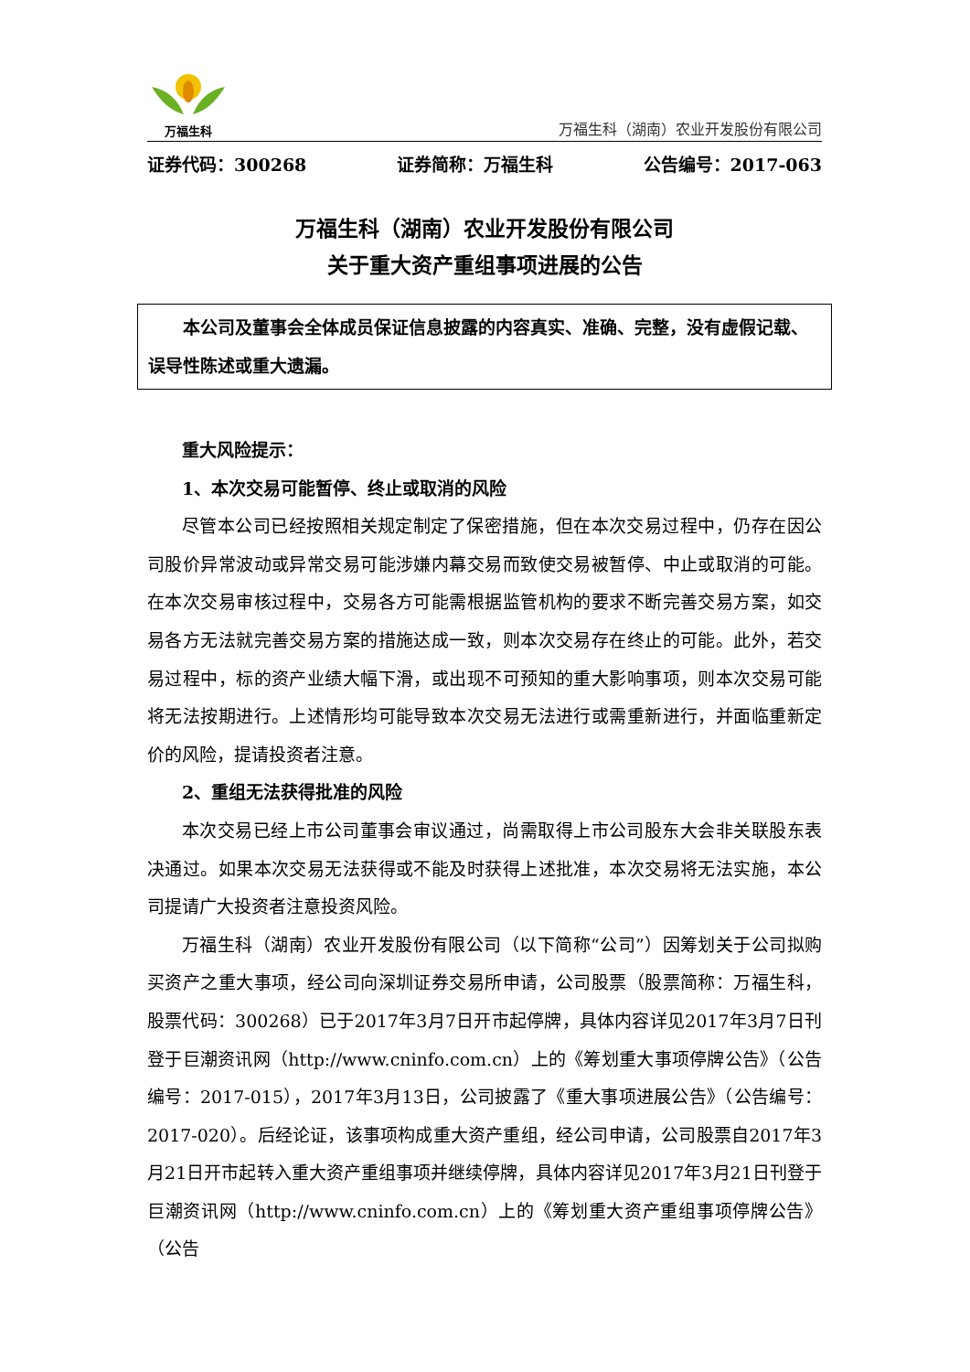万福生科
万福生科（湖南）农业开发股份有限公司
证券代码：300268 证券简称：万福生科 公告编号：2017-063
万福生科（湖南）农业开发股份有限公司
关于重大资产重组事项进展的公告
　　本公司及董事会全体成员保证信息披露的内容真实、准确、完整，没有虚假记载、误导性陈述或重大遗漏。
重大风险提示：
1、本次交易可能暂停、终止或取消的风险
尽管本公司已经按照相关规定制定了保密措施，但在本次交易过程中，仍存在因公司股价异常波动或异常交易可能涉嫌内幕交易而致使交易被暂停、中止或取消的可能。在本次交易审核过程中，交易各方可能需根据监管机构的要求不断完善交易方案，如交易各方无法就完善交易方案的措施达成一致，则本次交易存在终止的可能。此外，若交易过程中，标的资产业绩大幅下滑，或出现不可预知的重大影响事项，则本次交易可能将无法按期进行。上述情形均可能导致本次交易无法进行或需重新进行，并面临重新定价的风险，提请投资者注意。
2、重组无法获得批准的风险
本次交易已经上市公司董事会审议通过，尚需取得上市公司股东大会非关联股东表决通过。如果本次交易无法获得或不能及时获得上述批准，本次交易将无法实施，本公司提请广大投资者注意投资风险。
万福生科（湖南）农业开发股份有限公司（以下简称“公司”）因筹划关于公司拟购买资产之重大事项，经公司向深圳证券交易所申请，公司股票（股票简称：万福生科，股票代码：300268）已于2017年3月7日开市起停牌，具体内容详见2017年3月7日刊登于巨潮资讯网（http://www.cninfo.com.cn）上的《筹划重大事项停牌公告》（公告编号：2017-015），2017年3月13日，公司披露了《重大事项进展公告》（公告编号：2017-020）。后经论证，该事项构成重大资产重组，经公司申请，公司股票自2017年3月21日开市起转入重大资产重组事项并继续停牌，具体内容详见2017年3月21日刊登于巨潮资讯网（http://www.cninfo.com.cn）上的《筹划重大资产重组事项停牌公告》（公告